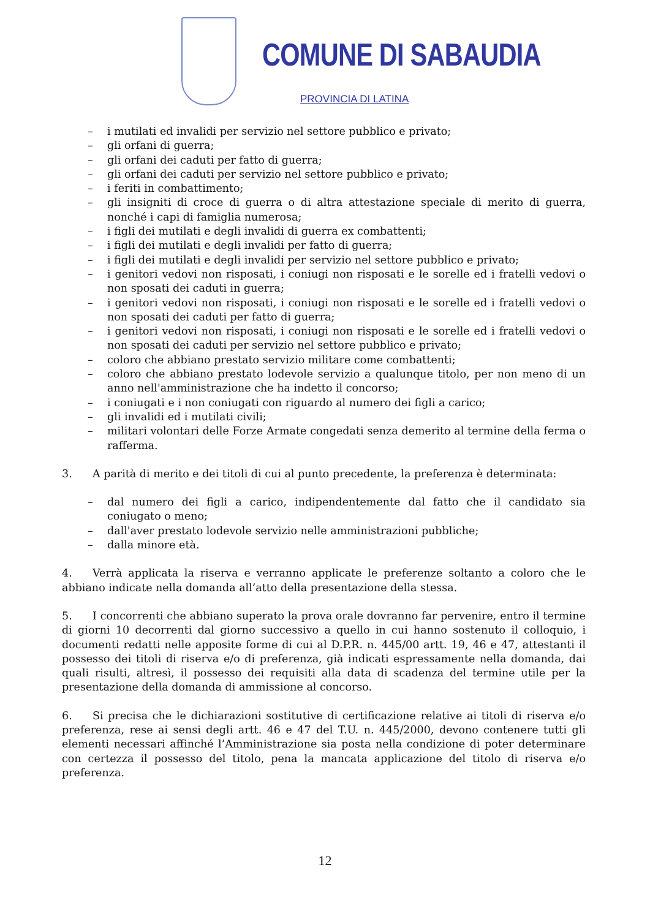COMUNE DI SABAUDIA
PROVINCIA DI LATINA
– i mutilati ed invalidi per servizio nel settore pubblico e privato;
– gli orfani di guerra;
– gli orfani dei caduti per fatto di guerra;
– gli orfani dei caduti per servizio nel settore pubblico e privato;
– i feriti in combattimento;
– gli insigniti di croce di guerra o di altra attestazione speciale di merito di guerra, nonché i capi di famiglia numerosa;
– i figli dei mutilati e degli invalidi di guerra ex combattenti;
– i figli dei mutilati e degli invalidi per fatto di guerra;
– i figli dei mutilati e degli invalidi per servizio nel settore pubblico e privato;
– i genitori vedovi non risposati, i coniugi non risposati e le sorelle ed i fratelli vedovi o non sposati dei caduti in guerra;
– i genitori vedovi non risposati, i coniugi non risposati e le sorelle ed i fratelli vedovi o non sposati dei caduti per fatto di guerra;
– i genitori vedovi non risposati, i coniugi non risposati e le sorelle ed i fratelli vedovi o non sposati dei caduti per servizio nel settore pubblico e privato;
– coloro che abbiano prestato servizio militare come combattenti;
– coloro che abbiano prestato lodevole servizio a qualunque titolo, per non meno di un anno nell'amministrazione che ha indetto il concorso;
– i coniugati e i non coniugati con riguardo al numero dei figli a carico;
– gli invalidi ed i mutilati civili;
– militari volontari delle Forze Armate congedati senza demerito al termine della ferma o rafferma.
3. A parità di merito e dei titoli di cui al punto precedente, la preferenza è determinata:
– dal numero dei figli a carico, indipendentemente dal fatto che il candidato sia coniugato o meno;
– dall'aver prestato lodevole servizio nelle amministrazioni pubbliche;
– dalla minore età.
4. Verrà applicata la riserva e verranno applicate le preferenze soltanto a coloro che le abbiano indicate nella domanda all’atto della presentazione della stessa.
5. I concorrenti che abbiano superato la prova orale dovranno far pervenire, entro il termine di giorni 10 decorrenti dal giorno successivo a quello in cui hanno sostenuto il colloquio, i documenti redatti nelle apposite forme di cui al D.P.R. n. 445/00 artt. 19, 46 e 47, attestanti il possesso dei titoli di riserva e/o di preferenza, già indicati espressamente nella domanda, dai quali risulti, altresì, il possesso dei requisiti alla data di scadenza del termine utile per la presentazione della domanda di ammissione al concorso.
6. Si precisa che le dichiarazioni sostitutive di certificazione relative ai titoli di riserva e/o preferenza, rese ai sensi degli artt. 46 e 47 del T.U. n. 445/2000, devono contenere tutti gli elementi necessari affinché l’Amministrazione sia posta nella condizione di poter determinare con certezza il possesso del titolo, pena la mancata applicazione del titolo di riserva e/o preferenza.
12